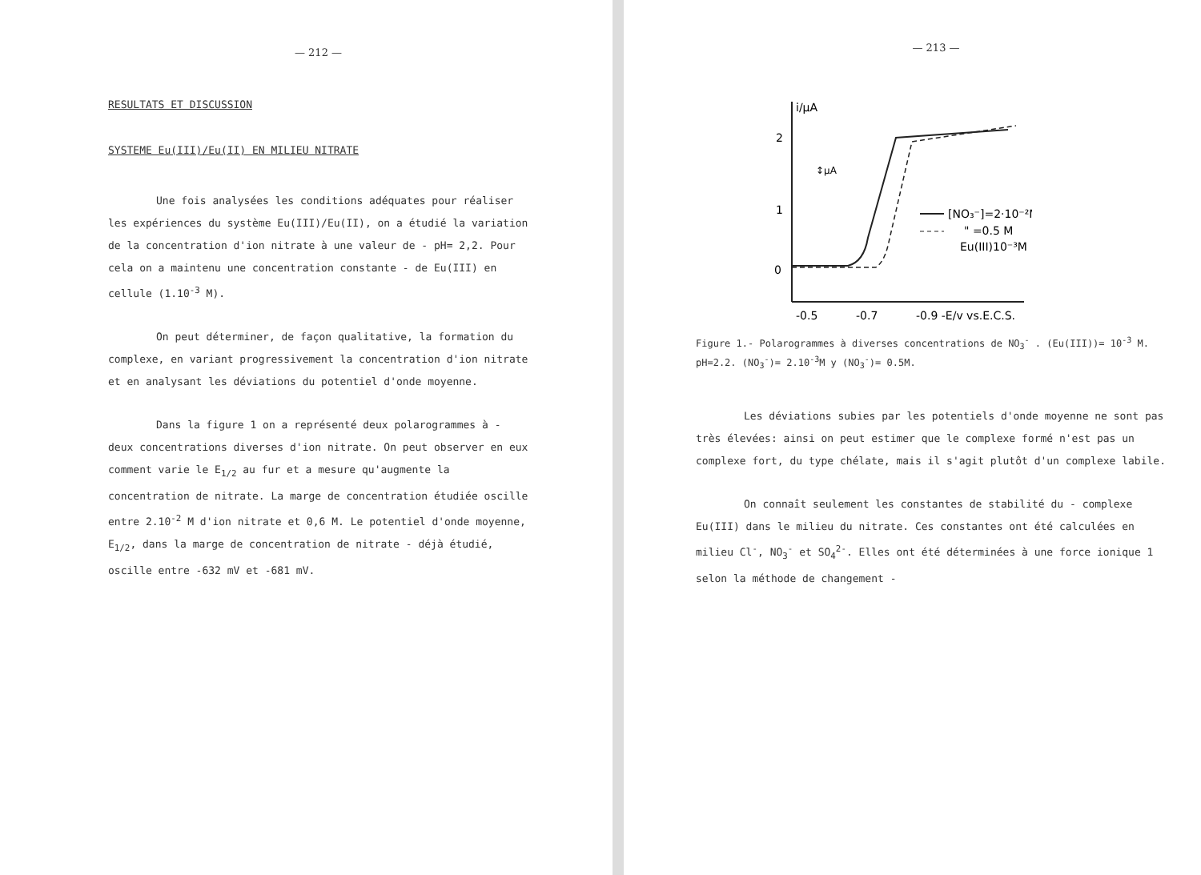— 212 —
RESULTATS ET DISCUSSION
SYSTEME Eu(III)/Eu(II) EN MILIEU NITRATE
Une fois analysées les conditions adéquates pour réaliser les expériences du système Eu(III)/Eu(II), on a étudié la variation de la concentration d'ion nitrate à une valeur de - pH= 2,2. Pour cela on a maintenu une concentration constante - de Eu(III) en cellule (1.10<sup>-3</sup> M).
On peut déterminer, de façon qualitative, la formation du complexe, en variant progressivement la concentration d'ion nitrate et en analysant les déviations du potentiel d'onde moyenne.
Dans la figure 1 on a représenté deux polarogrammes à - deux concentrations diverses d'ion nitrate. On peut observer en eux comment varie le E<sub>1/2</sub> au fur et a mesure qu'augmente la concentration de nitrate. La marge de concentration étudiée oscille entre 2.10<sup>-2</sup> M d'ion nitrate et 0,6 M. Le potentiel d'onde moyenne, E<sub>1/2</sub>, dans la marge de concentration de nitrate - déjà étudié, oscille entre -632 mV et -681 mV.
— 213 —
i/μA
2
1
0
↕μA
[NO₃⁻]=2·10⁻²M
" =0.5 M
Eu(III)10⁻³M
-0.5
-0.7
-0.9 -E/v vs.E.C.S.
Figure 1.- Polarogrammes à diverses concentrations de NO<sub>3</sub><sup>-</sup> . (Eu(III))= 10<sup>-3</sup> M. pH=2.2. (NO<sub>3</sub><sup>-</sup>)= 2.10<sup>-3</sup>M y (NO<sub>3</sub><sup>-</sup>)= 0.5M.
Les déviations subies par les potentiels d'onde moyenne ne sont pas très élevées: ainsi on peut estimer que le complexe formé n'est pas un complexe fort, du type chélate, mais il s'agit plutôt d'un complexe labile.
On connaît seulement les constantes de stabilité du - complexe Eu(III) dans le milieu du nitrate. Ces constantes ont été calculées en milieu Cl<sup>-</sup>, NO<sub>3</sub><sup>-</sup> et SO<sub>4</sub><sup>2-</sup>. Elles ont été déterminées à une force ionique 1 selon la méthode de changement -